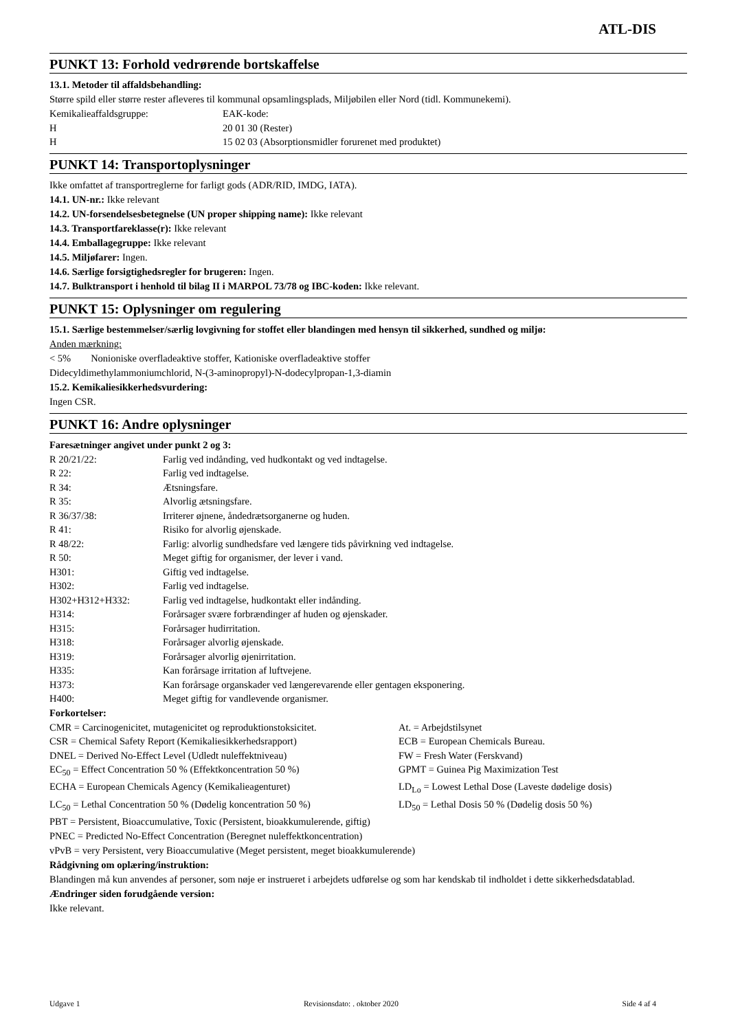ATL-DIS
PUNKT 13: Forhold vedrørende bortskaffelse
13.1. Metoder til affaldsbehandling:
Større spild eller større rester afleveres til kommunal opsamlingsplads, Miljøbilen eller Nord (tidl. Kommunekemi).
| Kemikalieaffaldsgruppe: | EAK-kode: |
| H | 20 01 30 (Rester) |
| H | 15 02 03 (Absorptionsmidler forurenet med produktet) |
PUNKT 14: Transportoplysninger
Ikke omfattet af transportreglerne for farligt gods (ADR/RID, IMDG, IATA).
14.1. UN-nr.: Ikke relevant
14.2. UN-forsendelsesbetegnelse (UN proper shipping name): Ikke relevant
14.3. Transportfareklasse(r): Ikke relevant
14.4. Emballagegruppe: Ikke relevant
14.5. Miljøfarer: Ingen.
14.6. Særlige forsigtighedsregler for brugeren: Ingen.
14.7. Bulktransport i henhold til bilag II i MARPOL 73/78 og IBC-koden: Ikke relevant.
PUNKT 15: Oplysninger om regulering
15.1. Særlige bestemmelser/særlig lovgivning for stoffet eller blandingen med hensyn til sikkerhed, sundhed og miljø:
Anden mærkning:
< 5% Nonioniske overfladeaktive stoffer, Kationiske overfladeaktive stoffer
Didecyldimethylammoniumchlorid, N-(3-aminopropyl)-N-dodecylpropan-1,3-diamin
15.2. Kemikaliesikkerhedsvurdering:
Ingen CSR.
PUNKT 16: Andre oplysninger
Faresætninger angivet under punkt 2 og 3:
| R 20/21/22: | Farlig ved indånding, ved hudkontakt og ved indtagelse. |
| R 22: | Farlig ved indtagelse. |
| R 34: | Ætsningsfare. |
| R 35: | Alvorlig ætsningsfare. |
| R 36/37/38: | Irriterer øjnene, åndedrætsorganerne og huden. |
| R 41: | Risiko for alvorlig øjenskade. |
| R 48/22: | Farlig: alvorlig sundhedsfare ved længere tids påvirkning ved indtagelse. |
| R 50: | Meget giftig for organismer, der lever i vand. |
| H301: | Giftig ved indtagelse. |
| H302: | Farlig ved indtagelse. |
| H302+H312+H332: | Farlig ved indtagelse, hudkontakt eller indånding. |
| H314: | Forårsager svære forbrændinger af huden og øjenskader. |
| H315: | Forårsager hudirritation. |
| H318: | Forårsager alvorlig øjenskade. |
| H319: | Forårsager alvorlig øjenirritation. |
| H335: | Kan forårsage irritation af luftvejene. |
| H373: | Kan forårsage organskader ved længerevarende eller gentagen eksponering. |
| H400: | Meget giftig for vandlevende organismer. |
Forkortelser:
| CMR = Carcinogenicitet, mutagenicitet og reproduktionstoksicitet. | At. = Arbejdstilsynet |
| CSR = Chemical Safety Report (Kemikaliesikkerhedsrapport) | ECB = European Chemicals Bureau. |
| DNEL = Derived No-Effect Level (Udledt nuleffektniveau) | FW = Fresh Water (Ferskvand) |
| EC<sub>50</sub> = Effect Concentration 50 % (Effektkoncentration 50 %) | GPMT = Guinea Pig Maximization Test |
| ECHA = European Chemicals Agency (Kemikalieagenturet) | LD<sub>Lo</sub> = Lowest Lethal Dose (Laveste dødelige dosis) |
| LC<sub>50</sub> = Lethal Concentration 50 % (Dødelig koncentration 50 %) | LD<sub>50</sub> = Lethal Dosis 50 % (Dødelig dosis 50 %) |
PBT = Persistent, Bioaccumulative, Toxic (Persistent, bioakkumulerende, giftig)
PNEC = Predicted No-Effect Concentration (Beregnet nuleffektkoncentration)
vPvB = very Persistent, very Bioaccumulative (Meget persistent, meget bioakkumulerende)
Rådgivning om oplæring/instruktion:
Blandingen må kun anvendes af personer, som nøje er instrueret i arbejdets udførelse og som har kendskab til indholdet i dette sikkerhedsdatablad.
Ændringer siden forudgående version:
Ikke relevant.
Udgave 1 Revisionsdato: . oktober 2020 Side 4 af 4